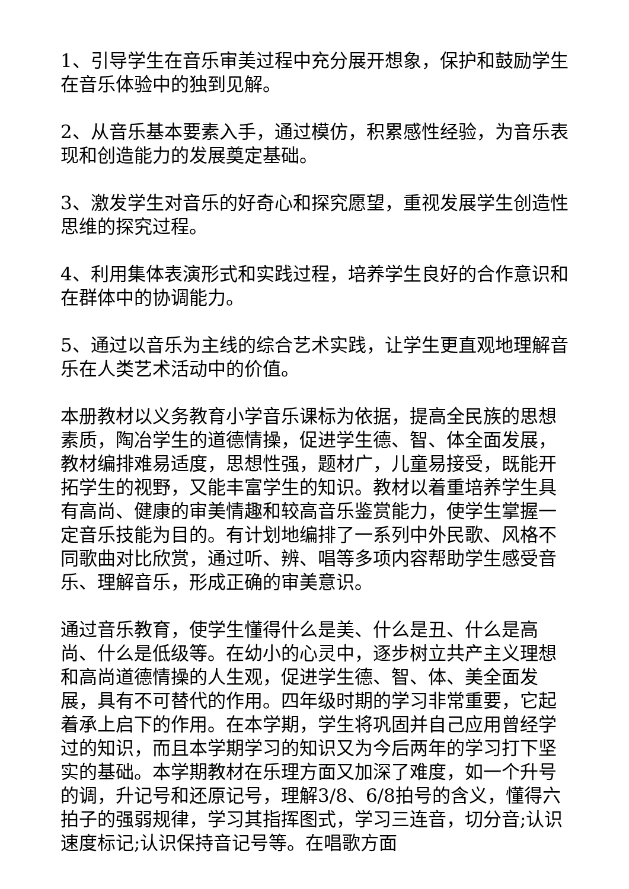1、引导学生在音乐审美过程中充分展开想象，保护和鼓励学生在音乐体验中的独到见解。
2、从音乐基本要素入手，通过模仿，积累感性经验，为音乐表现和创造能力的发展奠定基础。
3、激发学生对音乐的好奇心和探究愿望，重视发展学生创造性思维的探究过程。
4、利用集体表演形式和实践过程，培养学生良好的合作意识和在群体中的协调能力。
5、通过以音乐为主线的综合艺术实践，让学生更直观地理解音乐在人类艺术活动中的价值。
本册教材以义务教育小学音乐课标为依据，提高全民族的思想素质，陶冶学生的道德情操，促进学生德、智、体全面发展，教材编排难易适度，思想性强，题材广，儿童易接受，既能开拓学生的视野，又能丰富学生的知识。教材以着重培养学生具有高尚、健康的审美情趣和较高音乐鉴赏能力，使学生掌握一定音乐技能为目的。有计划地编排了一系列中外民歌、风格不同歌曲对比欣赏，通过听、辨、唱等多项内容帮助学生感受音乐、理解音乐，形成正确的审美意识。
通过音乐教育，使学生懂得什么是美、什么是丑、什么是高尚、什么是低级等。在幼小的心灵中，逐步树立共产主义理想和高尚道德情操的人生观，促进学生德、智、体、美全面发展，具有不可替代的作用。四年级时期的学习非常重要，它起着承上启下的作用。在本学期，学生将巩固并自己应用曾经学过的知识，而且本学期学习的知识又为今后两年的学习打下坚实的基础。本学期教材在乐理方面又加深了难度，如一个升号的调，升记号和还原记号，理解3/8、6/8拍号的含义，懂得六拍子的强弱规律，学习其指挥图式，学习三连音，切分音;认识速度标记;认识保持音记号等。在唱歌方面